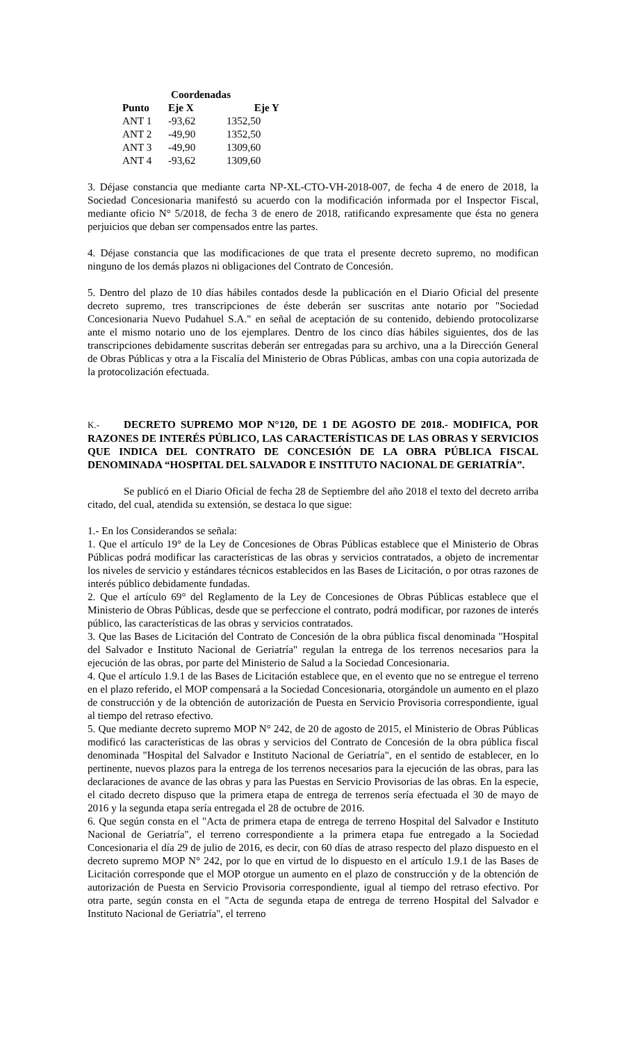| | Coordenadas | |
| --- | --- | --- |
| Punto | Eje X | Eje Y |
| ANT 1 | -93,62 | 1352,50 |
| ANT 2 | -49,90 | 1352,50 |
| ANT 3 | -49,90 | 1309,60 |
| ANT 4 | -93,62 | 1309,60 |
3. Déjase constancia que mediante carta NP-XL-CTO-VH-2018-007, de fecha 4 de enero de 2018, la Sociedad Concesionaria manifestó su acuerdo con la modificación informada por el Inspector Fiscal, mediante oficio N° 5/2018, de fecha 3 de enero de 2018, ratificando expresamente que ésta no genera perjuicios que deban ser compensados entre las partes.
4. Déjase constancia que las modificaciones de que trata el presente decreto supremo, no modifican ninguno de los demás plazos ni obligaciones del Contrato de Concesión.
5. Dentro del plazo de 10 días hábiles contados desde la publicación en el Diario Oficial del presente decreto supremo, tres transcripciones de éste deberán ser suscritas ante notario por "Sociedad Concesionaria Nuevo Pudahuel S.A." en señal de aceptación de su contenido, debiendo protocolizarse ante el mismo notario uno de los ejemplares. Dentro de los cinco días hábiles siguientes, dos de las transcripciones debidamente suscritas deberán ser entregadas para su archivo, una a la Dirección General de Obras Públicas y otra a la Fiscalía del Ministerio de Obras Públicas, ambas con una copia autorizada de la protocolización efectuada.
K.- DECRETO SUPREMO MOP N°120, DE 1 DE AGOSTO DE 2018.- MODIFICA, POR RAZONES DE INTERÉS PÚBLICO, LAS CARACTERÍSTICAS DE LAS OBRAS Y SERVICIOS QUE INDICA DEL CONTRATO DE CONCESIÓN DE LA OBRA PÚBLICA FISCAL DENOMINADA “HOSPITAL DEL SALVADOR E INSTITUTO NACIONAL DE GERIATRÍA”.
Se publicó en el Diario Oficial de fecha 28 de Septiembre del año 2018 el texto del decreto arriba citado, del cual, atendida su extensión, se destaca lo que sigue:
1.- En los Considerandos se señala:
1. Que el artículo 19° de la Ley de Concesiones de Obras Públicas establece que el Ministerio de Obras Públicas podrá modificar las características de las obras y servicios contratados, a objeto de incrementar los niveles de servicio y estándares técnicos establecidos en las Bases de Licitación, o por otras razones de interés público debidamente fundadas.
2. Que el artículo 69° del Reglamento de la Ley de Concesiones de Obras Públicas establece que el Ministerio de Obras Públicas, desde que se perfeccione el contrato, podrá modificar, por razones de interés público, las características de las obras y servicios contratados.
3. Que las Bases de Licitación del Contrato de Concesión de la obra pública fiscal denominada "Hospital del Salvador e Instituto Nacional de Geriatría" regulan la entrega de los terrenos necesarios para la ejecución de las obras, por parte del Ministerio de Salud a la Sociedad Concesionaria.
4. Que el artículo 1.9.1 de las Bases de Licitación establece que, en el evento que no se entregue el terreno en el plazo referido, el MOP compensará a la Sociedad Concesionaria, otorgándole un aumento en el plazo de construcción y de la obtención de autorización de Puesta en Servicio Provisoria correspondiente, igual al tiempo del retraso efectivo.
5. Que mediante decreto supremo MOP N° 242, de 20 de agosto de 2015, el Ministerio de Obras Públicas modificó las características de las obras y servicios del Contrato de Concesión de la obra pública fiscal denominada "Hospital del Salvador e Instituto Nacional de Geriatría", en el sentido de establecer, en lo pertinente, nuevos plazos para la entrega de los terrenos necesarios para la ejecución de las obras, para las declaraciones de avance de las obras y para las Puestas en Servicio Provisorias de las obras. En la especie, el citado decreto dispuso que la primera etapa de entrega de terrenos sería efectuada el 30 de mayo de 2016 y la segunda etapa sería entregada el 28 de octubre de 2016.
6. Que según consta en el "Acta de primera etapa de entrega de terreno Hospital del Salvador e Instituto Nacional de Geriatría", el terreno correspondiente a la primera etapa fue entregado a la Sociedad Concesionaria el día 29 de julio de 2016, es decir, con 60 días de atraso respecto del plazo dispuesto en el decreto supremo MOP N° 242, por lo que en virtud de lo dispuesto en el artículo 1.9.1 de las Bases de Licitación corresponde que el MOP otorgue un aumento en el plazo de construcción y de la obtención de autorización de Puesta en Servicio Provisoria correspondiente, igual al tiempo del retraso efectivo. Por otra parte, según consta en el "Acta de segunda etapa de entrega de terreno Hospital del Salvador e Instituto Nacional de Geriatría", el terreno